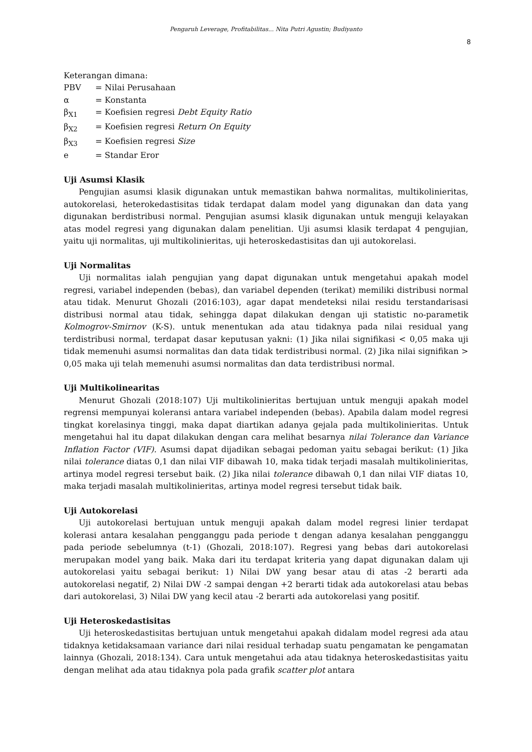Pengaruh Leverage, Profitabilitas... Nita Putri Agustin; Budiyanto
8
Keterangan dimana:
PBV = Nilai Perusahaan
α = Konstanta
β<sub>X1</sub> = Koefisien regresi Debt Equity Ratio
β<sub>X2</sub> = Koefisien regresi Return On Equity
β<sub>X3</sub> = Koefisien regresi Size
e = Standar Eror
Uji Asumsi Klasik
Pengujian asumsi klasik digunakan untuk memastikan bahwa normalitas, multikolinieritas, autokorelasi, heterokedastisitas tidak terdapat dalam model yang digunakan dan data yang digunakan berdistribusi normal. Pengujian asumsi klasik digunakan untuk menguji kelayakan atas model regresi yang digunakan dalam penelitian. Uji asumsi klasik terdapat 4 pengujian, yaitu uji normalitas, uji multikolinieritas, uji heteroskedastisitas dan uji autokorelasi.
Uji Normalitas
Uji normalitas ialah pengujian yang dapat digunakan untuk mengetahui apakah model regresi, variabel independen (bebas), dan variabel dependen (terikat) memiliki distribusi normal atau tidak. Menurut Ghozali (2016:103), agar dapat mendeteksi nilai residu terstandarisasi distribusi normal atau tidak, sehingga dapat dilakukan dengan uji statistic no-parametik Kolmogrov-Smirnov (K-S). untuk menentukan ada atau tidaknya pada nilai residual yang terdistribusi normal, terdapat dasar keputusan yakni: (1) Jika nilai signifikasi < 0,05 maka uji tidak memenuhi asumsi normalitas dan data tidak terdistribusi normal. (2) Jika nilai signifikan > 0,05 maka uji telah memenuhi asumsi normalitas dan data terdistribusi normal.
Uji Multikolinearitas
Menurut Ghozali (2018:107) Uji multikolinieritas bertujuan untuk menguji apakah model regrensi mempunyai koleransi antara variabel independen (bebas). Apabila dalam model regresi tingkat korelasinya tinggi, maka dapat diartikan adanya gejala pada multikolinieritas. Untuk mengetahui hal itu dapat dilakukan dengan cara melihat besarnya nilai Tolerance dan Variance Inflation Factor (VIF). Asumsi dapat dijadikan sebagai pedoman yaitu sebagai berikut: (1) Jika nilai tolerance diatas 0,1 dan nilai VIF dibawah 10, maka tidak terjadi masalah multikolinieritas, artinya model regresi tersebut baik. (2) Jika nilai tolerance dibawah 0,1 dan nilai VIF diatas 10, maka terjadi masalah multikolinieritas, artinya model regresi tersebut tidak baik.
Uji Autokorelasi
Uji autokorelasi bertujuan untuk menguji apakah dalam model regresi linier terdapat kolerasi antara kesalahan pengganggu pada periode t dengan adanya kesalahan pengganggu pada periode sebelumnya (t-1) (Ghozali, 2018:107). Regresi yang bebas dari autokorelasi merupakan model yang baik. Maka dari itu terdapat kriteria yang dapat digunakan dalam uji autokorelasi yaitu sebagai berikut: 1) Nilai DW yang besar atau di atas -2 berarti ada autokorelasi negatif, 2) Nilai DW -2 sampai dengan +2 berarti tidak ada autokorelasi atau bebas dari autokorelasi, 3) Nilai DW yang kecil atau -2 berarti ada autokorelasi yang positif.
Uji Heteroskedastisitas
Uji heteroskedastisitas bertujuan untuk mengetahui apakah didalam model regresi ada atau tidaknya ketidaksamaan variance dari nilai residual terhadap suatu pengamatan ke pengamatan lainnya (Ghozali, 2018:134). Cara untuk mengetahui ada atau tidaknya heteroskedastisitas yaitu dengan melihat ada atau tidaknya pola pada grafik scatter plot antara